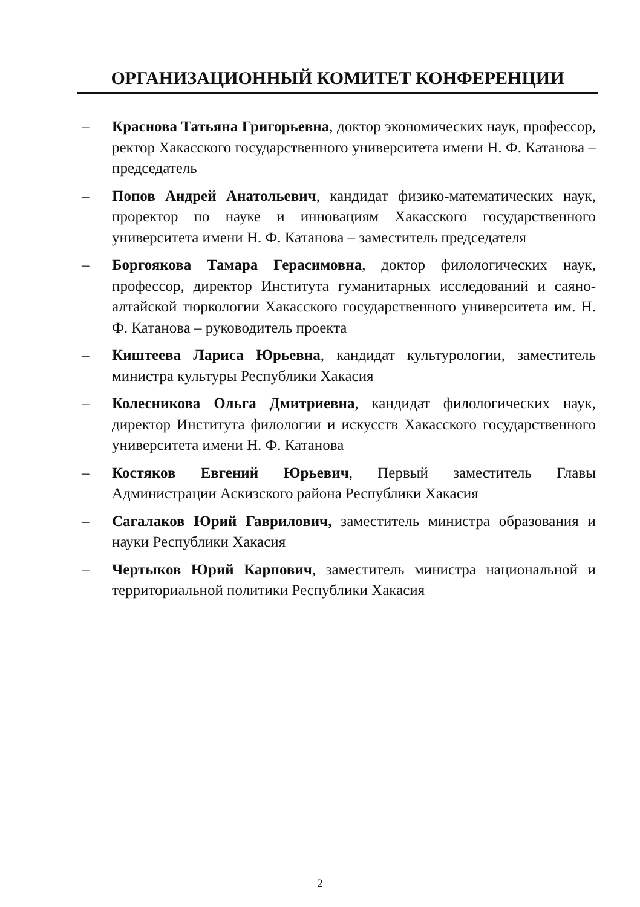ОРГАНИЗАЦИОННЫЙ КОМИТЕТ КОНФЕРЕНЦИИ
– Краснова Татьяна Григорьевна, доктор экономических наук, профессор, ректор Хакасского государственного университета имени Н. Ф. Катанова – председатель
– Попов Андрей Анатольевич, кандидат физико-математических наук, проректор по науке и инновациям Хакасского государственного университета имени Н. Ф. Катанова – заместитель председателя
– Боргоякова Тамара Герасимовна, доктор филологических наук, профессор, директор Института гуманитарных исследований и саяно-алтайской тюркологии Хакасского государственного университета им. Н. Ф. Катанова – руководитель проекта
– Киштеева Лариса Юрьевна, кандидат культурологии, заместитель министра культуры Республики Хакасия
– Колесникова Ольга Дмитриевна, кандидат филологических наук, директор Института филологии и искусств Хакасского государственного университета имени Н. Ф. Катанова
– Костяков Евгений Юрьевич, Первый заместитель Главы Администрации Аскизского района Республики Хакасия
– Сагалаков Юрий Гаврилович, заместитель министра образования и науки Республики Хакасия
– Чертыков Юрий Карпович, заместитель министра национальной и территориальной политики Республики Хакасия
2